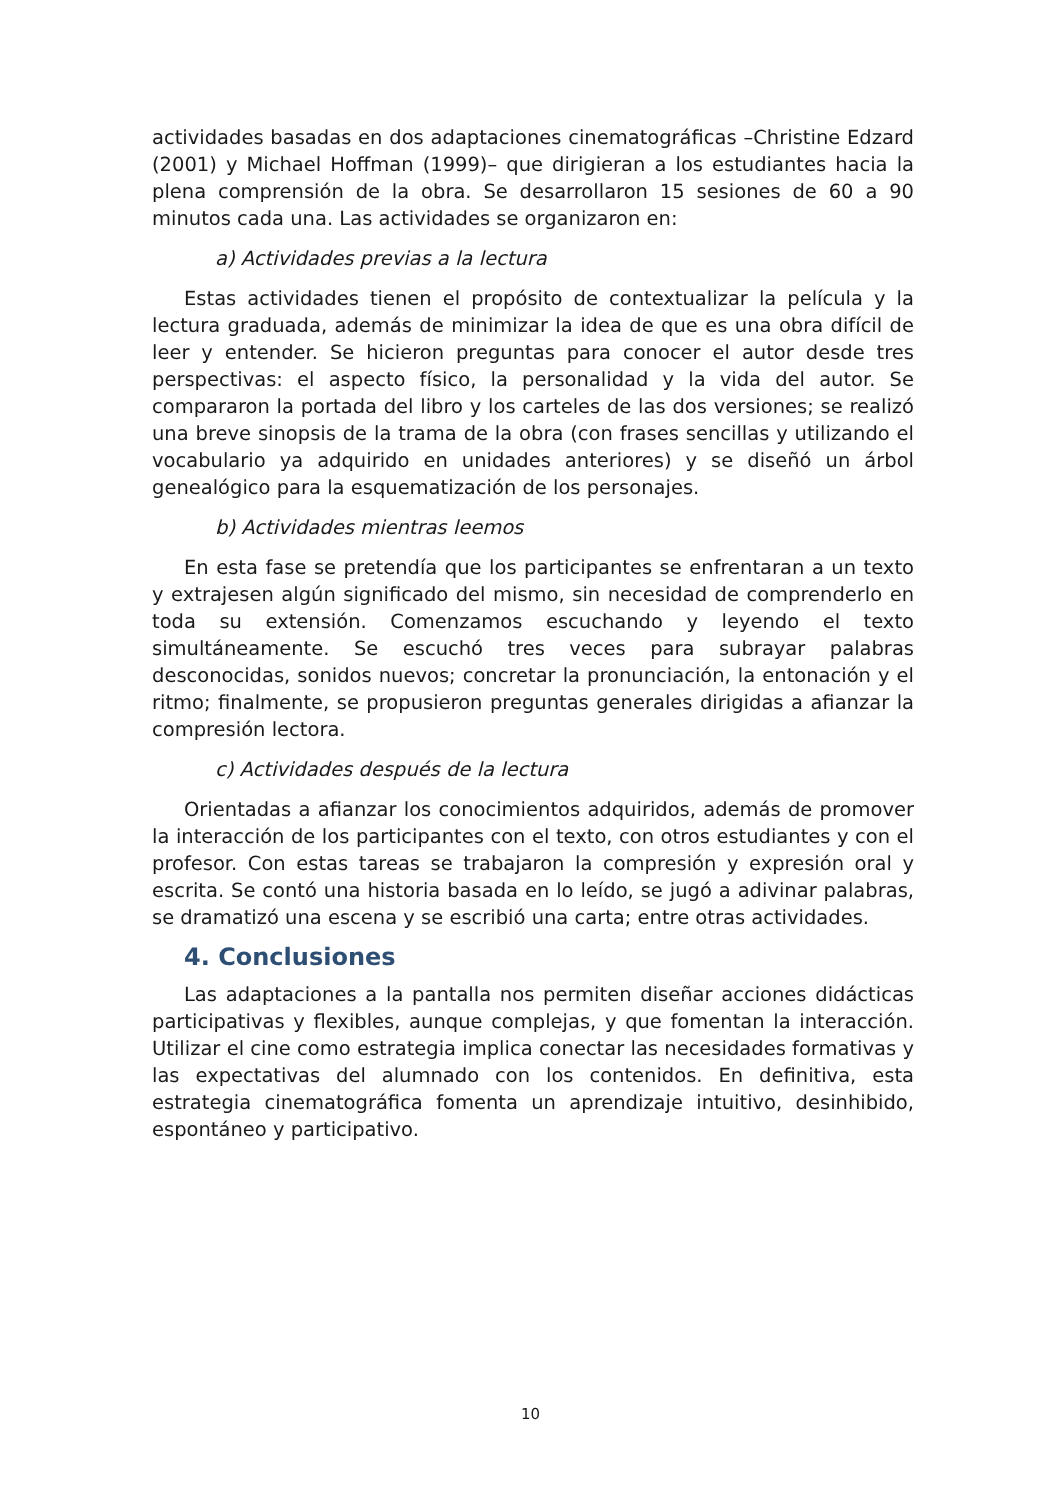actividades basadas en dos adaptaciones cinematográficas –Christine Edzard (2001) y Michael Hoffman (1999)– que dirigieran a los estudiantes hacia la plena comprensión de la obra. Se desarrollaron 15 sesiones de 60 a 90 minutos cada una. Las actividades se organizaron en:
a) Actividades previas a la lectura
Estas actividades tienen el propósito de contextualizar la película y la lectura graduada, además de minimizar la idea de que es una obra difícil de leer y entender. Se hicieron preguntas para conocer el autor desde tres perspectivas: el aspecto físico, la personalidad y la vida del autor. Se compararon la portada del libro y los carteles de las dos versiones; se realizó una breve sinopsis de la trama de la obra (con frases sencillas y utilizando el vocabulario ya adquirido en unidades anteriores) y se diseñó un árbol genealógico para la esquematización de los personajes.
b) Actividades mientras leemos
En esta fase se pretendía que los participantes se enfrentaran a un texto y extrajesen algún significado del mismo, sin necesidad de comprenderlo en toda su extensión. Comenzamos escuchando y leyendo el texto simultáneamente. Se escuchó tres veces para subrayar palabras desconocidas, sonidos nuevos; concretar la pronunciación, la entonación y el ritmo; finalmente, se propusieron preguntas generales dirigidas a afianzar la compresión lectora.
c) Actividades después de la lectura
Orientadas a afianzar los conocimientos adquiridos, además de promover la interacción de los participantes con el texto, con otros estudiantes y con el profesor. Con estas tareas se trabajaron la compresión y expresión oral y escrita. Se contó una historia basada en lo leído, se jugó a adivinar palabras, se dramatizó una escena y se escribió una carta; entre otras actividades.
4. Conclusiones
Las adaptaciones a la pantalla nos permiten diseñar acciones didácticas participativas y flexibles, aunque complejas, y que fomentan la interacción. Utilizar el cine como estrategia implica conectar las necesidades formativas y las expectativas del alumnado con los contenidos. En definitiva, esta estrategia cinematográfica fomenta un aprendizaje intuitivo, desinhibido, espontáneo y participativo.
10